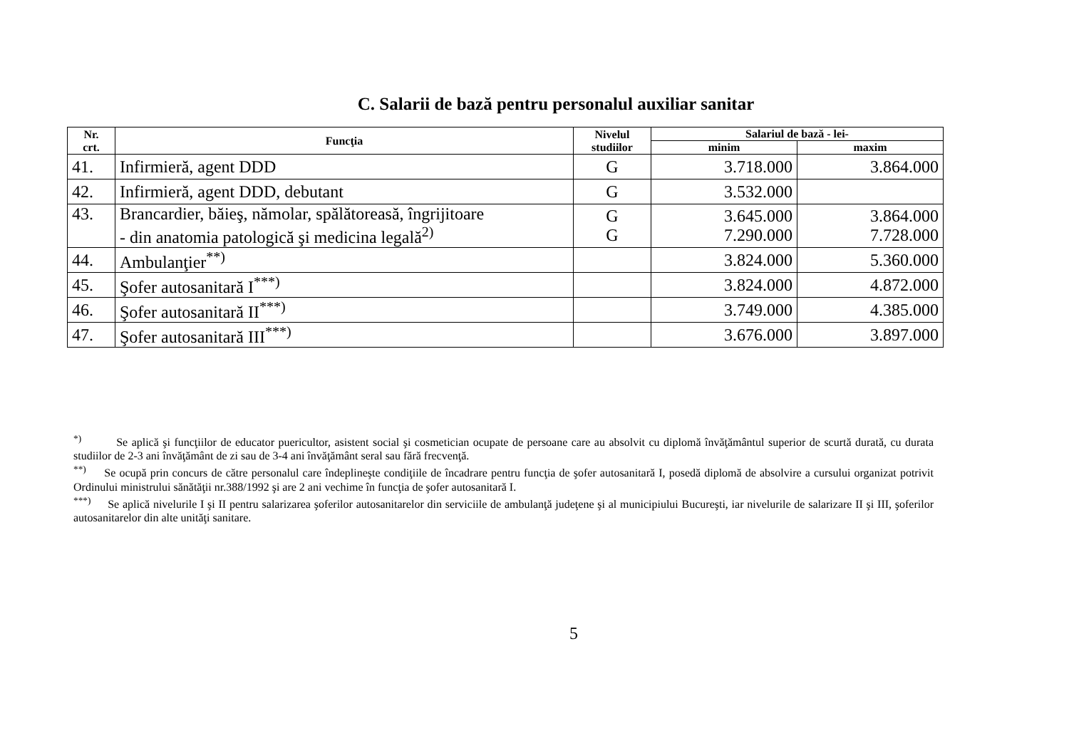C. Salarii de bază pentru personalul auxiliar sanitar
| Nr. crt. | Funcţia | Nivelul studiilor | Salariul de bază - lei- | |
| --- | --- | --- | --- | --- |
| | | | minim | maxim |
| 41. | Infirmieră, agent DDD | G | 3.718.000 | 3.864.000 |
| 42. | Infirmieră, agent DDD, debutant | G | 3.532.000 | |
| 43. | Brancardier, băieş, nămolar, spălătoreasă, îngrijitoare - din anatomia patologică şi medicina legală<sup>2)</sup> | G G | 3.645.000 7.290.000 | 3.864.000 7.728.000 |
| 44. | Ambulanţier<sup>**)</sup> | | 3.824.000 | 5.360.000 |
| 45. | Şofer autosanitară I<sup>***)</sup> | | 3.824.000 | 4.872.000 |
| 46. | Şofer autosanitară II<sup>***)</sup> | | 3.749.000 | 4.385.000 |
| 47. | Şofer autosanitară III<sup>***)</sup> | | 3.676.000 | 3.897.000 |
<sup>*)</sup> Se aplică şi funcţiilor de educator puericultor, asistent social şi cosmetician ocupate de persoane care au absolvit cu diplomă învăţământul superior de scurtă durată, cu durata studiilor de 2-3 ani învăţământ de zi sau de 3-4 ani învăţământ seral sau fără frecvenţă.
<sup>**)</sup> Se ocupă prin concurs de către personalul care îndeplineşte condiţiile de încadrare pentru funcţia de şofer autosanitară I, posedă diplomă de absolvire a cursului organizat potrivit Ordinului ministrului sănătăţii nr.388/1992 şi are 2 ani vechime în funcţia de şofer autosanitară I.
<sup>***)</sup> Se aplică nivelurile I şi II pentru salarizarea şoferilor autosanitarelor din serviciile de ambulanţă judeţene şi al municipiului Bucureşti, iar nivelurile de salarizare II şi III, şoferilor autosanitarelor din alte unităţi sanitare.
5